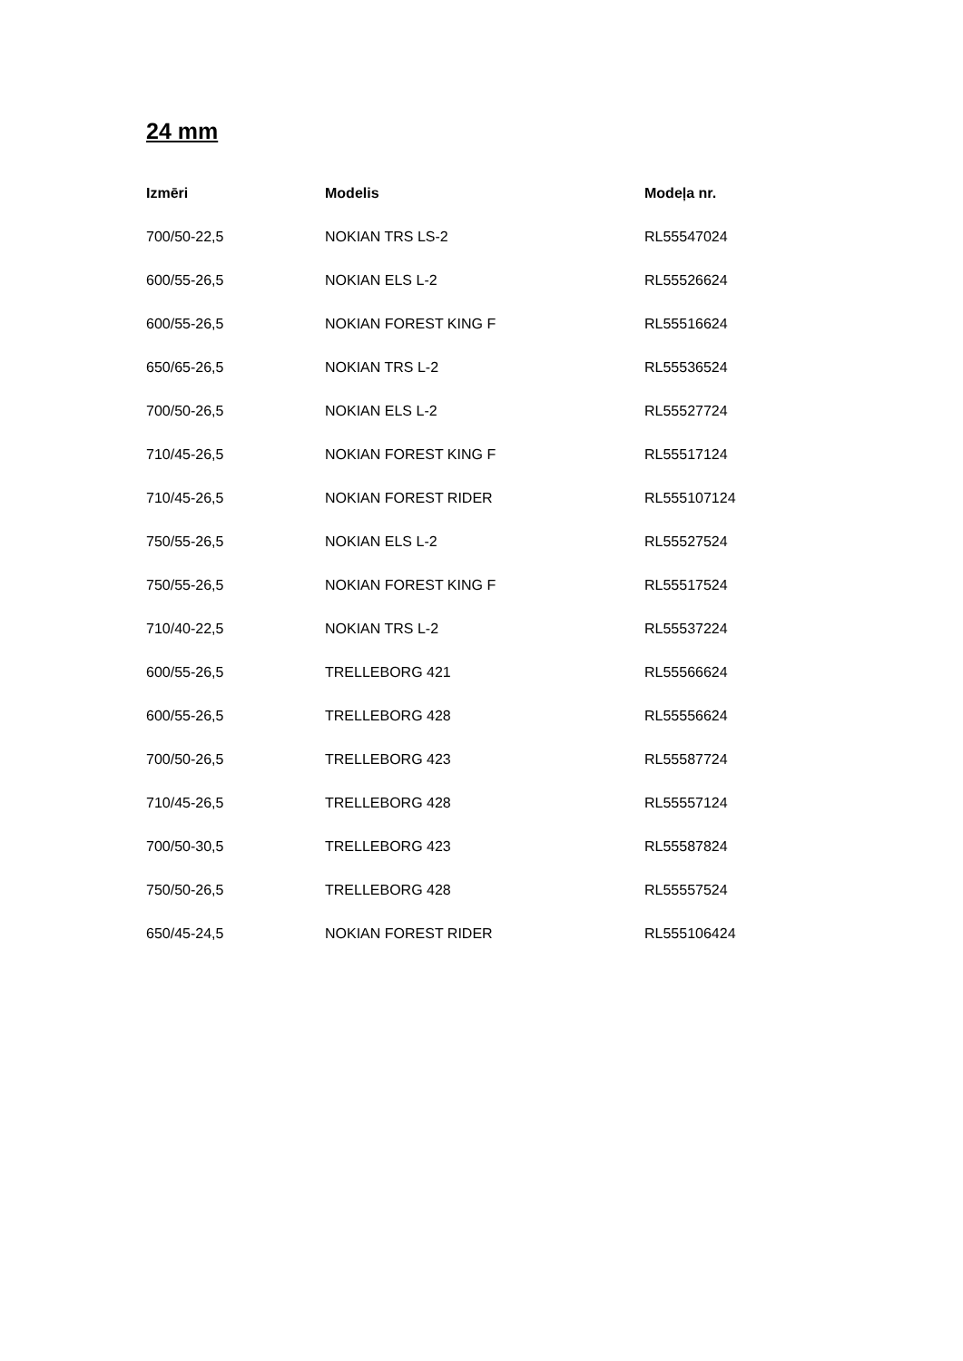24 mm
| Izmēri | Modelis | Modeļa nr. |
| --- | --- | --- |
| 700/50-22,5 | NOKIAN TRS LS-2 | RL55547024 |
| 600/55-26,5 | NOKIAN ELS L-2 | RL55526624 |
| 600/55-26,5 | NOKIAN FOREST KING F | RL55516624 |
| 650/65-26,5 | NOKIAN TRS L-2 | RL55536524 |
| 700/50-26,5 | NOKIAN ELS L-2 | RL55527724 |
| 710/45-26,5 | NOKIAN FOREST KING F | RL55517124 |
| 710/45-26,5 | NOKIAN FOREST RIDER | RL555107124 |
| 750/55-26,5 | NOKIAN ELS L-2 | RL55527524 |
| 750/55-26,5 | NOKIAN FOREST KING F | RL55517524 |
| 710/40-22,5 | NOKIAN TRS L-2 | RL55537224 |
| 600/55-26,5 | TRELLEBORG 421 | RL55566624 |
| 600/55-26,5 | TRELLEBORG 428 | RL55556624 |
| 700/50-26,5 | TRELLEBORG 423 | RL55587724 |
| 710/45-26,5 | TRELLEBORG 428 | RL55557124 |
| 700/50-30,5 | TRELLEBORG 423 | RL55587824 |
| 750/50-26,5 | TRELLEBORG 428 | RL55557524 |
| 650/45-24,5 | NOKIAN FOREST RIDER | RL555106424 |